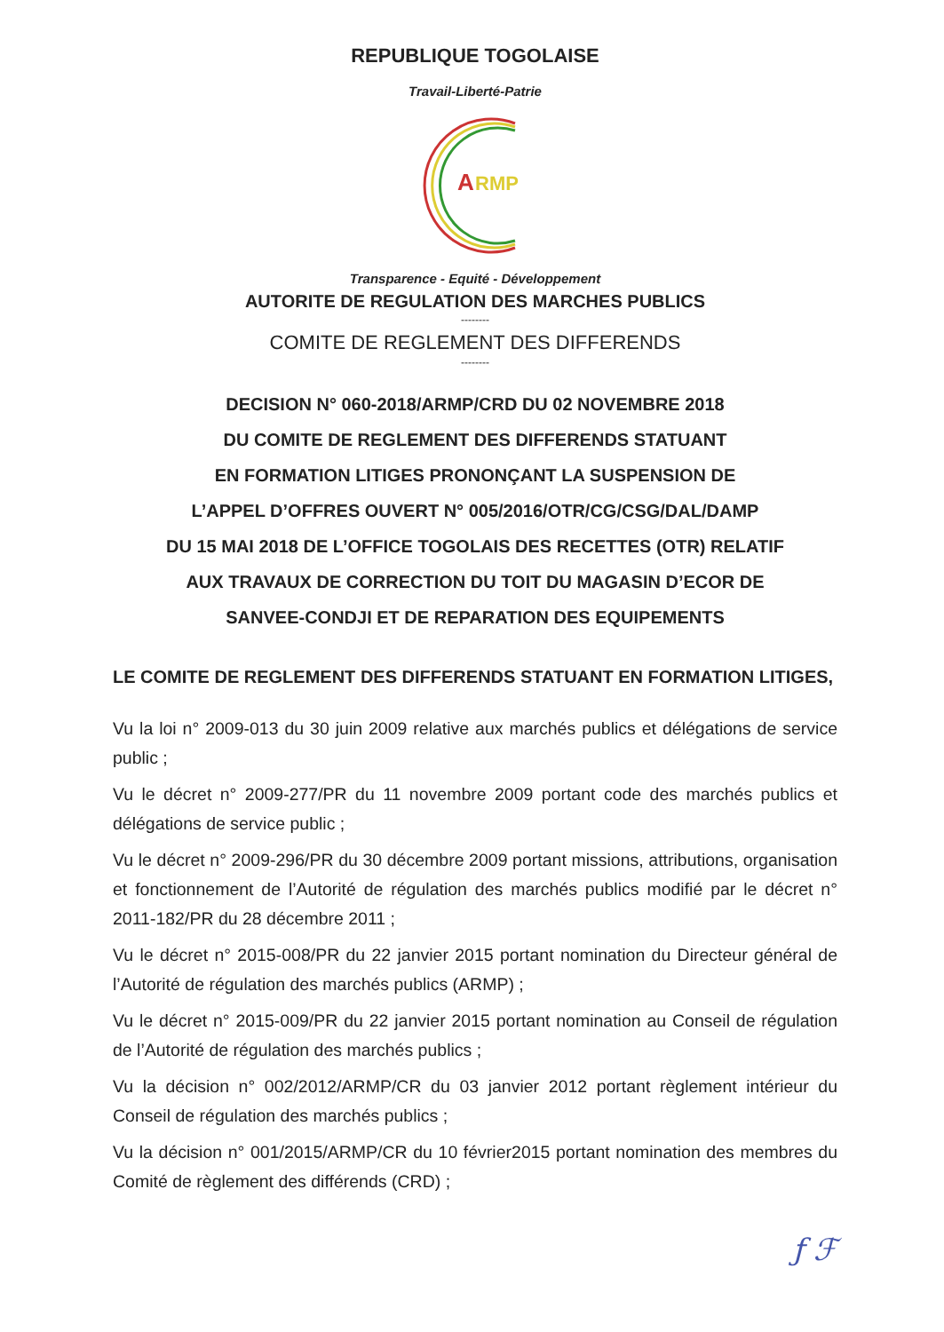REPUBLIQUE TOGOLAISE
Travail-Liberté-Patrie
A
RMP
Transparence - Equité - Développement
AUTORITE DE REGULATION DES MARCHES PUBLICS
--------
COMITE DE REGLEMENT DES DIFFERENDS
--------
DECISION N° 060-2018/ARMP/CRD DU 02 NOVEMBRE 2018
DU COMITE DE REGLEMENT DES DIFFERENDS STATUANT
EN FORMATION LITIGES PRONONÇANT LA SUSPENSION DE
L’APPEL D’OFFRES OUVERT N° 005/2016/OTR/CG/CSG/DAL/DAMP
DU 15 MAI 2018 DE L’OFFICE TOGOLAIS DES RECETTES (OTR) RELATIF
AUX TRAVAUX DE CORRECTION DU TOIT DU MAGASIN D’ECOR DE
SANVEE-CONDJI ET DE REPARATION DES EQUIPEMENTS
LE COMITE DE REGLEMENT DES DIFFERENDS STATUANT EN FORMATION LITIGES,
Vu la loi n° 2009-013 du 30 juin 2009 relative aux marchés publics et délégations de service public ;
Vu le décret n° 2009-277/PR du 11 novembre 2009 portant code des marchés publics et délégations de service public ;
Vu le décret n° 2009-296/PR du 30 décembre 2009 portant missions, attributions, organisation et fonctionnement de l’Autorité de régulation des marchés publics modifié par le décret n° 2011-182/PR du 28 décembre 2011 ;
Vu le décret n° 2015-008/PR du 22 janvier 2015 portant nomination du Directeur général de l’Autorité de régulation des marchés publics (ARMP) ;
Vu le décret n° 2015-009/PR du 22 janvier 2015 portant nomination au Conseil de régulation de l’Autorité de régulation des marchés publics ;
Vu la décision n° 002/2012/ARMP/CR du 03 janvier 2012 portant règlement intérieur du Conseil de régulation des marchés publics ;
Vu la décision n° 001/2015/ARMP/CR du 10 février2015 portant nomination des membres du Comité de règlement des différends (CRD) ;
ƒ ℱ